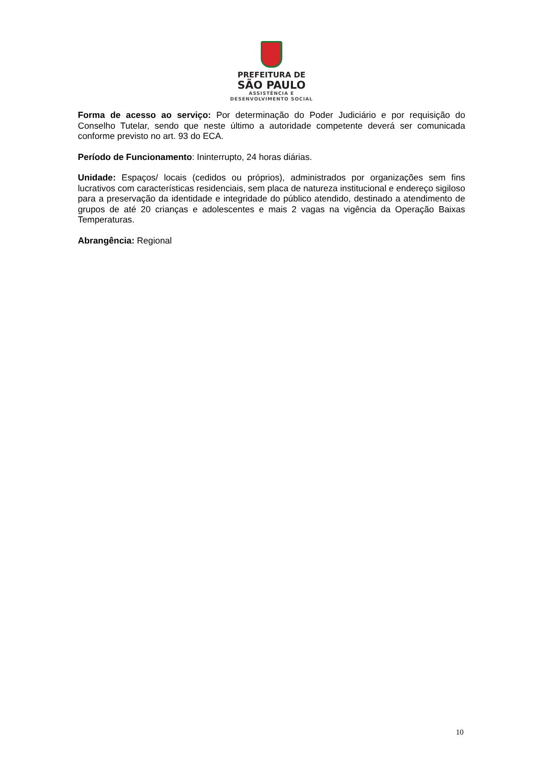PREFEITURA DE
SÃO PAULO
ASSISTÊNCIA E
DESENVOLVIMENTO SOCIAL
Forma de acesso ao serviço: Por determinação do Poder Judiciário e por requisição do Conselho Tutelar, sendo que neste último a autoridade competente deverá ser comunicada conforme previsto no art. 93 do ECA.
Período de Funcionamento: Ininterrupto, 24 horas diárias.
Unidade: Espaços/ locais (cedidos ou próprios), administrados por organizações sem fins lucrativos com características residenciais, sem placa de natureza institucional e endereço sigiloso para a preservação da identidade e integridade do público atendido, destinado a atendimento de grupos de até 20 crianças e adolescentes e mais 2 vagas na vigência da Operação Baixas Temperaturas.
Abrangência: Regional
10